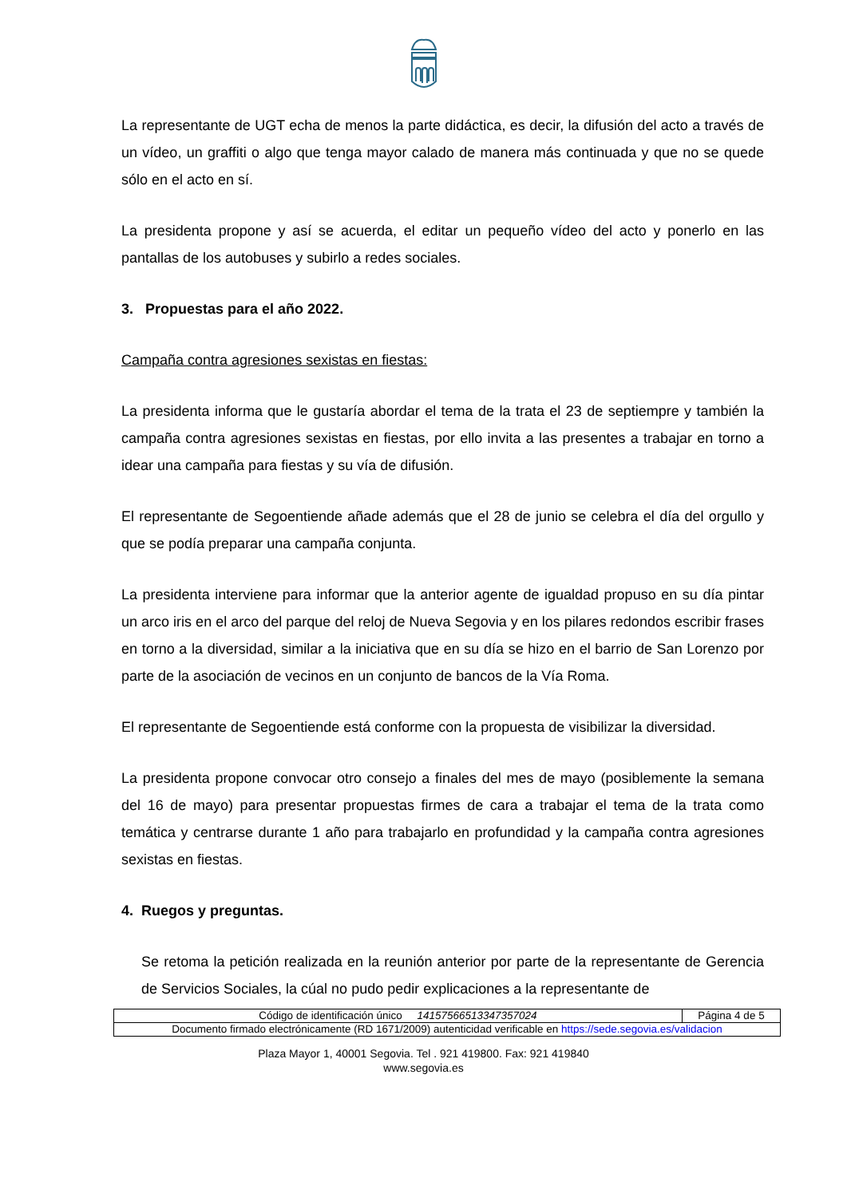La representante de UGT echa de menos la parte didáctica, es decir, la difusión del acto a través de un vídeo, un graffiti o algo que tenga mayor calado de manera más continuada y que no se quede sólo en el acto en sí.
La presidenta propone y así se acuerda, el editar un pequeño vídeo del acto y ponerlo en las pantallas de los autobuses y subirlo a redes sociales.
3. Propuestas para el año 2022.
Campaña contra agresiones sexistas en fiestas:
La presidenta informa que le gustaría abordar el tema de la trata el 23 de septiempre y también la campaña contra agresiones sexistas en fiestas, por ello invita a las presentes a trabajar en torno a idear una campaña para fiestas y su vía de difusión.
El representante de Segoentiende añade además que el 28 de junio se celebra el día del orgullo y que se podía preparar una campaña conjunta.
La presidenta interviene para informar que la anterior agente de igualdad propuso en su día pintar un arco iris en el arco del parque del reloj de Nueva Segovia y en los pilares redondos escribir frases en torno a la diversidad, similar a la iniciativa que en su día se hizo en el barrio de San Lorenzo por parte de la asociación de vecinos en un conjunto de bancos de la Vía Roma.
El representante de Segoentiende está conforme con la propuesta de visibilizar la diversidad.
La presidenta propone convocar otro consejo a finales del mes de mayo (posiblemente la semana del 16 de mayo) para presentar propuestas firmes de cara a trabajar el tema de la trata como temática y centrarse durante 1 año para trabajarlo en profundidad y la campaña contra agresiones sexistas en fiestas.
4. Ruegos y preguntas.
Se retoma la petición realizada en la reunión anterior por parte de la representante de Gerencia de Servicios Sociales, la cúal no pudo pedir explicaciones a la representante de
| Código de identificación único 14157566513347357024 | Página 4 de 5 |
| Documento firmado electrónicamente (RD 1671/2009) autenticidad verificable en https://sede.segovia.es/validacion | |
Plaza Mayor 1, 40001 Segovia. Tel . 921 419800. Fax: 921 419840
www.segovia.es